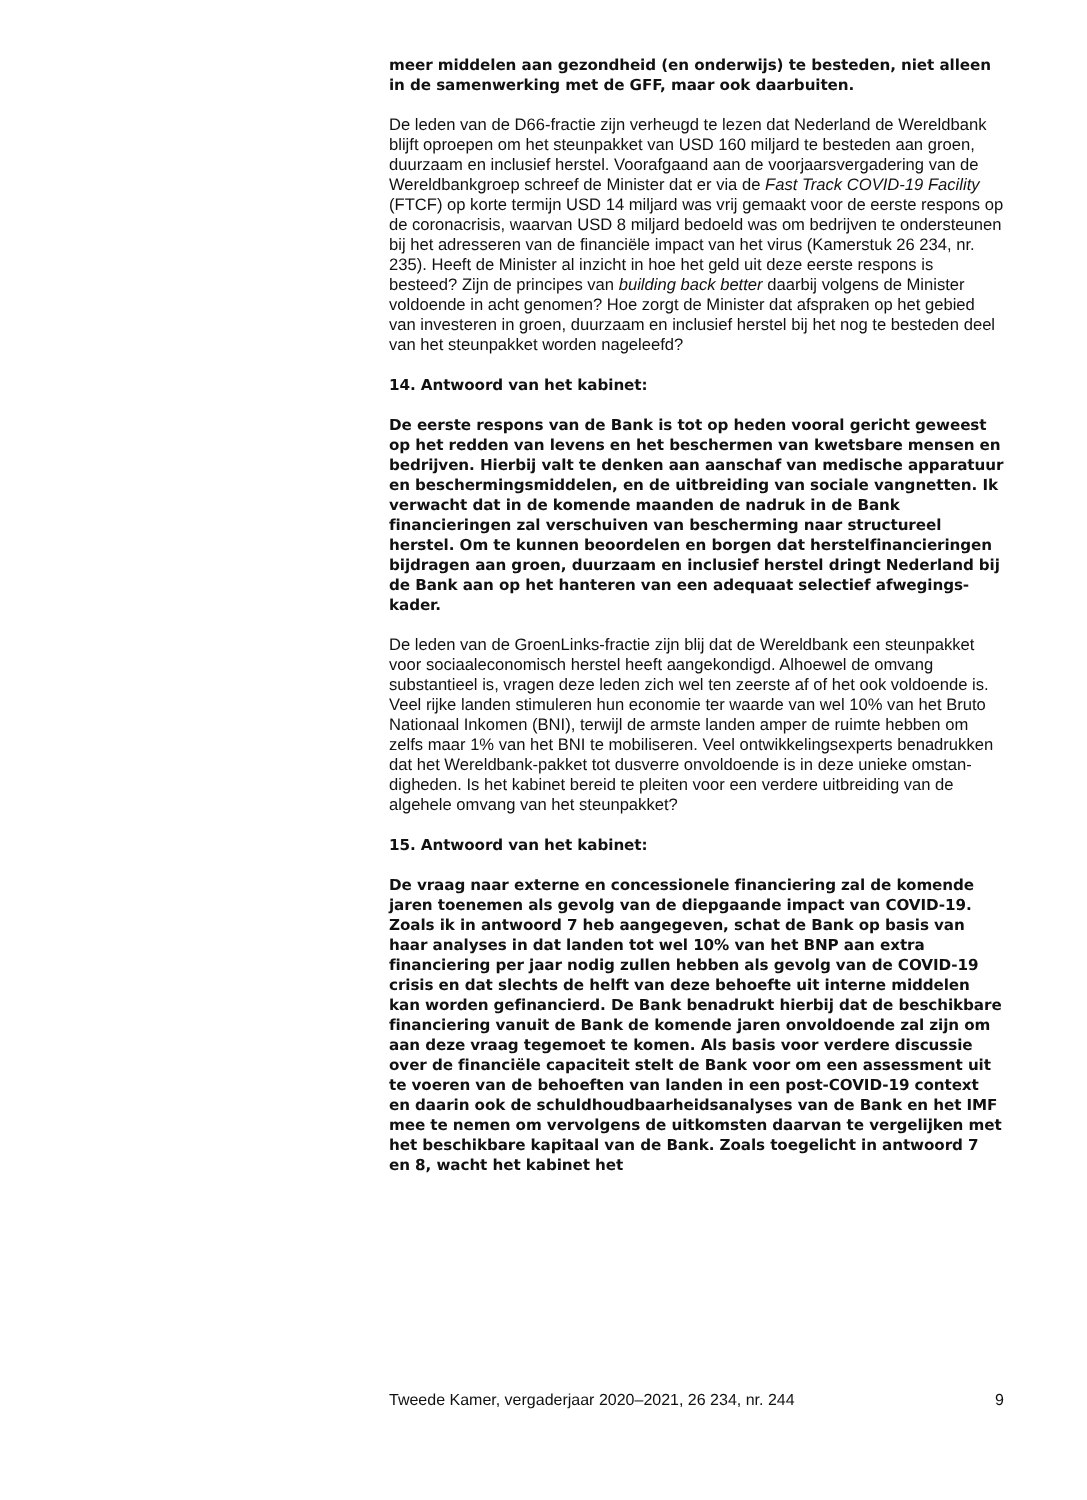meer middelen aan gezondheid (en onderwijs) te besteden, niet alleen in de samenwerking met de GFF, maar ook daarbuiten.
De leden van de D66-fractie zijn verheugd te lezen dat Nederland de Wereldbank blijft oproepen om het steunpakket van USD 160 miljard te besteden aan groen, duurzaam en inclusief herstel. Voorafgaand aan de voorjaarsvergadering van de Wereldbankgroep schreef de Minister dat er via de Fast Track COVID-19 Facility (FTCF) op korte termijn USD 14 miljard was vrij gemaakt voor de eerste respons op de coronacrisis, waarvan USD 8 miljard bedoeld was om bedrijven te ondersteunen bij het adresseren van de financiële impact van het virus (Kamerstuk 26 234, nr. 235). Heeft de Minister al inzicht in hoe het geld uit deze eerste respons is besteed? Zijn de principes van building back better daarbij volgens de Minister voldoende in acht genomen? Hoe zorgt de Minister dat afspraken op het gebied van investeren in groen, duurzaam en inclusief herstel bij het nog te besteden deel van het steunpakket worden nageleefd?
14. Antwoord van het kabinet:
De eerste respons van de Bank is tot op heden vooral gericht geweest op het redden van levens en het beschermen van kwetsbare mensen en bedrijven. Hierbij valt te denken aan aanschaf van medische apparatuur en beschermingsmiddelen, en de uitbreiding van sociale vangnetten. Ik verwacht dat in de komende maanden de nadruk in de Bank financieringen zal verschuiven van bescherming naar structureel herstel. Om te kunnen beoordelen en borgen dat herstelfinancieringen bijdragen aan groen, duurzaam en inclusief herstel dringt Nederland bij de Bank aan op het hanteren van een adequaat selectief afwegings-kader.
De leden van de GroenLinks-fractie zijn blij dat de Wereldbank een steunpakket voor sociaaleconomisch herstel heeft aangekondigd. Alhoewel de omvang substantieel is, vragen deze leden zich wel ten zeerste af of het ook voldoende is. Veel rijke landen stimuleren hun economie ter waarde van wel 10% van het Bruto Nationaal Inkomen (BNI), terwijl de armste landen amper de ruimte hebben om zelfs maar 1% van het BNI te mobiliseren. Veel ontwikkelingsexperts benadrukken dat het Wereldbank-pakket tot dusverre onvoldoende is in deze unieke omstan-digheden. Is het kabinet bereid te pleiten voor een verdere uitbreiding van de algehele omvang van het steunpakket?
15. Antwoord van het kabinet:
De vraag naar externe en concessionele financiering zal de komende jaren toenemen als gevolg van de diepgaande impact van COVID-19. Zoals ik in antwoord 7 heb aangegeven, schat de Bank op basis van haar analyses in dat landen tot wel 10% van het BNP aan extra financiering per jaar nodig zullen hebben als gevolg van de COVID-19 crisis en dat slechts de helft van deze behoefte uit interne middelen kan worden gefinancierd. De Bank benadrukt hierbij dat de beschikbare financiering vanuit de Bank de komende jaren onvoldoende zal zijn om aan deze vraag tegemoet te komen. Als basis voor verdere discussie over de financiële capaciteit stelt de Bank voor om een assessment uit te voeren van de behoeften van landen in een post-COVID-19 context en daarin ook de schuldhoudbaarheidsanalyses van de Bank en het IMF mee te nemen om vervolgens de uitkomsten daarvan te vergelijken met het beschikbare kapitaal van de Bank. Zoals toegelicht in antwoord 7 en 8, wacht het kabinet het
Tweede Kamer, vergaderjaar 2020–2021, 26 234, nr. 244 9